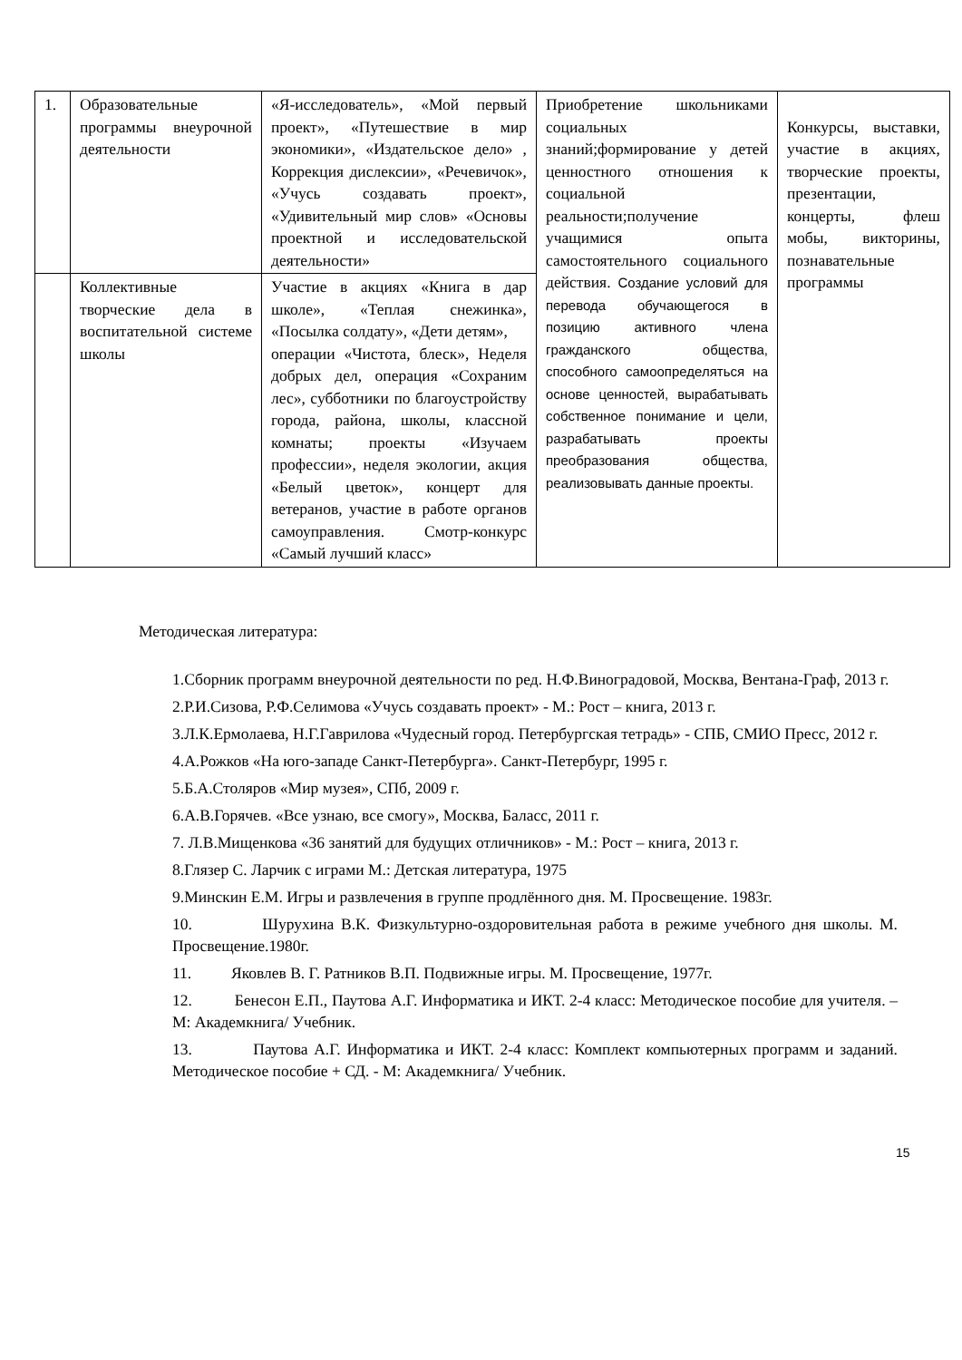| 1. | Образовательные программы внеурочной деятельности | «Я-исследователь», «Мой первый проект», «Путешествие в мир экономики», «Издательское дело» , Коррекция дислексии», «Речевичок», «Учусь создавать проект», «Удивительный мир слов» «Основы проектной и исследовательской деятельности» | Приобретение школьниками социальных знаний;формирование у детей ценностного отношения к социальной реальности;получение учащимися опыта самостоятельного социального действия. Создание условий для перевода обучающегося в позицию активного члена гражданского общества, способного самоопределяться на основе ценностей, вырабатывать собственное понимание и цели, разрабатывать проекты преобразования общества, реализовывать данные проекты. | Конкурсы, выставки, участие в акциях, творческие проекты, презентации, концерты, флеш мобы, викторины, познавательные программы |
| | Коллективные творческие дела в воспитательной системе школы | Участие в акциях «Книга в дар школе», «Теплая снежинка», «Посылка солдату», «Дети детям», операции «Чистота, блеск», Неделя добрых дел, операция «Сохраним лес», субботники по благоустройству города, района, школы, классной комнаты; проекты «Изучаем профессии», неделя экологии, акция «Белый цветок», концерт для ветеранов, участие в работе органов самоуправления. Смотр-конкурс «Самый лучший класс» | | |
Методическая литература:
1.Сборник программ внеурочной деятельности по ред. Н.Ф.Виноградовой, Москва, Вентана-Граф, 2013 г.
2.Р.И.Сизова, Р.Ф.Селимова «Учусь создавать проект» - М.: Рост – книга, 2013 г.
3.Л.К.Ермолаева, Н.Г.Гаврилова «Чудесный город. Петербургская тетрадь» - СПБ, СМИО Пресс, 2012 г.
4.А.Рожков «На юго-западе Санкт-Петербурга». Санкт-Петербург, 1995 г.
5.Б.А.Столяров «Мир музея», СПб, 2009 г.
6.А.В.Горячев. «Все узнаю, все смогу», Москва, Баласс, 2011 г.
7. Л.В.Мищенкова «36 занятий для будущих отличников» - М.: Рост – книга, 2013 г.
8.Глязер С. Ларчик с играми М.: Детская литература, 1975
9.Минскин Е.М. Игры и развлечения в группе продлённого дня. М. Просвещение. 1983г.
10. Шурухина В.К. Физкультурно-оздоровительная работа в режиме учебного дня школы. М. Просвещение.1980г.
11. Яковлев В. Г. Ратников В.П. Подвижные игры. М. Просвещение, 1977г.
12. Бенесон Е.П., Паутова А.Г. Информатика и ИКТ. 2-4 класс: Методическое пособие для учителя. – М: Академкнига/ Учебник.
13. Паутова А.Г. Информатика и ИКТ. 2-4 класс: Комплект компьютерных программ и заданий. Методическое пособие + СД. - М: Академкнига/ Учебник.
15